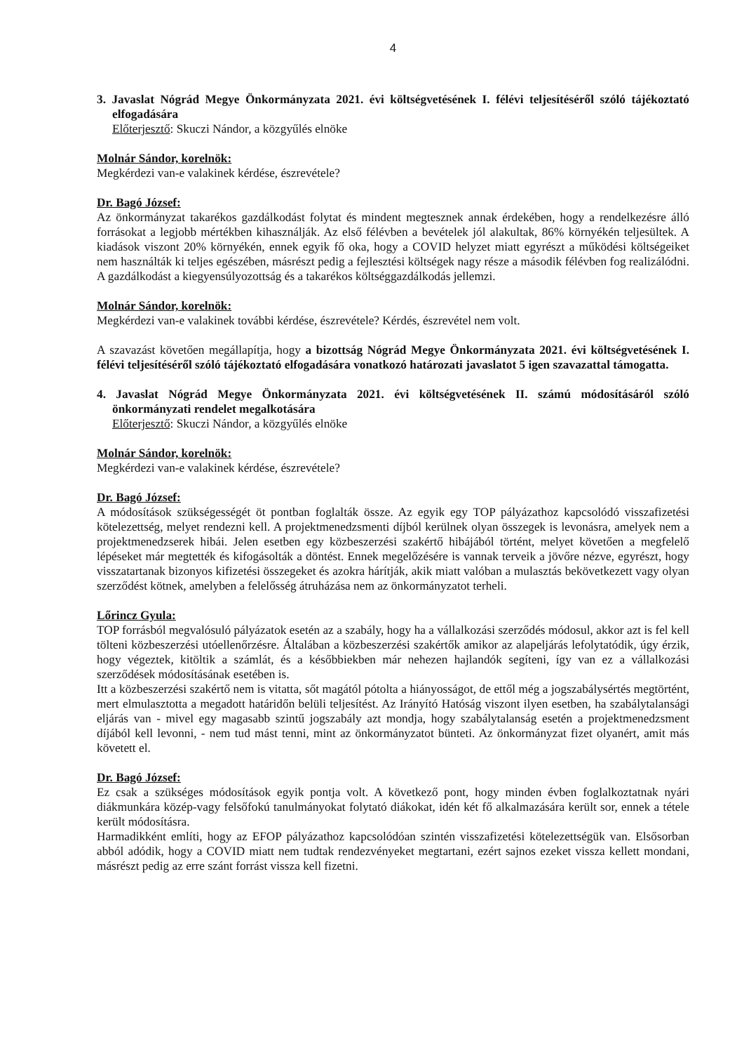4
3. Javaslat Nógrád Megye Önkormányzata 2021. évi költségvetésének I. félévi teljesítéséről szóló tájékoztató elfogadására
Előterjesztő: Skuczi Nándor, a közgyűlés elnöke
Molnár Sándor, korelnök:
Megkérdezi van-e valakinek kérdése, észrevétele?
Dr. Bagó József:
Az önkormányzat takarékos gazdálkodást folytat és mindent megtesznek annak érdekében, hogy a rendelkezésre álló forrásokat a legjobb mértékben kihasználják. Az első félévben a bevételek jól alakultak, 86% környékén teljesültek. A kiadások viszont 20% környékén, ennek egyik fő oka, hogy a COVID helyzet miatt egyrészt a működési költségeiket nem használták ki teljes egészében, másrészt pedig a fejlesztési költségek nagy része a második félévben fog realizálódni. A gazdálkodást a kiegyensúlyozottság és a takarékos költséggazdálkodás jellemzi.
Molnár Sándor, korelnök:
Megkérdezi van-e valakinek további kérdése, észrevétele? Kérdés, észrevétel nem volt.
A szavazást követően megállapítja, hogy a bizottság Nógrád Megye Önkormányzata 2021. évi költségvetésének I. félévi teljesítéséről szóló tájékoztató elfogadására vonatkozó határozati javaslatot 5 igen szavazattal támogatta.
4. Javaslat Nógrád Megye Önkormányzata 2021. évi költségvetésének II. számú módosításáról szóló önkormányzati rendelet megalkotására
Előterjesztő: Skuczi Nándor, a közgyűlés elnöke
Molnár Sándor, korelnök:
Megkérdezi van-e valakinek kérdése, észrevétele?
Dr. Bagó József:
A módosítások szükségességét öt pontban foglalták össze. Az egyik egy TOP pályázathoz kapcsolódó visszafizetési kötelezettség, melyet rendezni kell. A projektmenedzsmenti díjból kerülnek olyan összegek is levonásra, amelyek nem a projektmenedzserek hibái. Jelen esetben egy közbeszerzési szakértő hibájából történt, melyet követően a megfelelő lépéseket már megtették és kifogásolták a döntést. Ennek megelőzésére is vannak terveik a jövőre nézve, egyrészt, hogy visszatartanak bizonyos kifizetési összegeket és azokra hárítják, akik miatt valóban a mulasztás bekövetkezett vagy olyan szerződést kötnek, amelyben a felelősség átruházása nem az önkormányzatot terheli.
Lőrincz Gyula:
TOP forrásból megvalósuló pályázatok esetén az a szabály, hogy ha a vállalkozási szerződés módosul, akkor azt is fel kell tölteni közbeszerzési utóellenőrzésre. Általában a közbeszerzési szakértők amikor az alapeljárás lefolytatódik, úgy érzik, hogy végeztek, kitöltik a számlát, és a későbbiekben már nehezen hajlandók segíteni, így van ez a vállalkozási szerződések módosításának esetében is.
Itt a közbeszerzési szakértő nem is vitatta, sőt magától pótolta a hiányosságot, de ettől még a jogszabálysértés megtörtént, mert elmulasztotta a megadott határidőn belüli teljesítést. Az Irányító Hatóság viszont ilyen esetben, ha szabálytalansági eljárás van - mivel egy magasabb szintű jogszabály azt mondja, hogy szabálytalanság esetén a projektmenedzsment díjából kell levonni, - nem tud mást tenni, mint az önkormányzatot bünteti. Az önkormányzat fizet olyanért, amit más követett el.
Dr. Bagó József:
Ez csak a szükséges módosítások egyik pontja volt. A következő pont, hogy minden évben foglalkoztatnak nyári diákmunkára közép-vagy felsőfokú tanulmányokat folytató diákokat, idén két fő alkalmazására került sor, ennek a tétele került módosításra.
Harmadikként említi, hogy az EFOP pályázathoz kapcsolódóan szintén visszafizetési kötelezettségük van. Elsősorban abból adódik, hogy a COVID miatt nem tudtak rendezvényeket megtartani, ezért sajnos ezeket vissza kellett mondani, másrészt pedig az erre szánt forrást vissza kell fizetni.